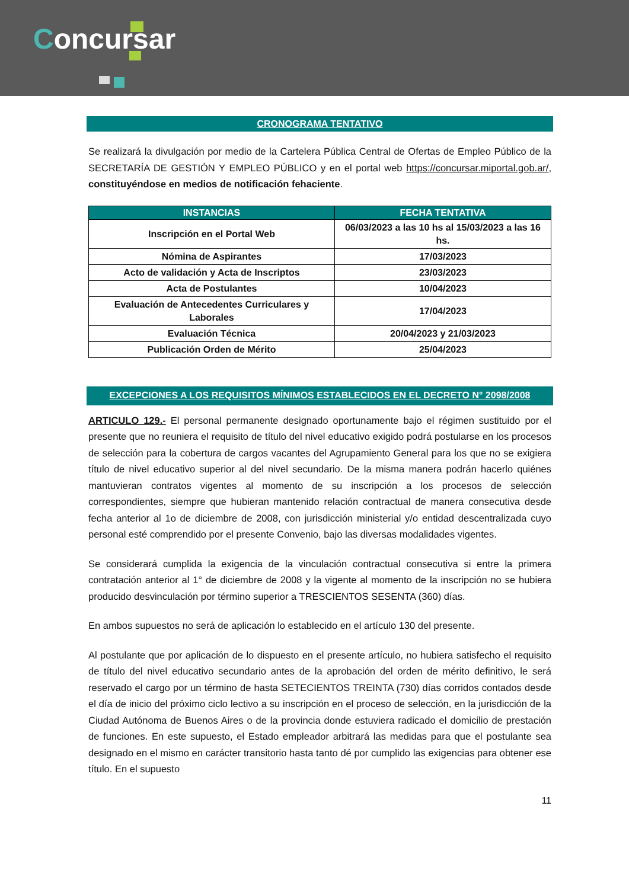Concursar
CRONOGRAMA TENTATIVO
Se realizará la divulgación por medio de la Cartelera Pública Central de Ofertas de Empleo Público de la SECRETARÍA DE GESTIÓN Y EMPLEO PÚBLICO y en el portal web https://concursar.miportal.gob.ar/, constituyéndose en medios de notificación fehaciente.
| INSTANCIAS | FECHA TENTATIVA |
| --- | --- |
| Inscripción en el Portal Web | 06/03/2023 a las 10 hs al 15/03/2023 a las 16 hs. |
| Nómina de Aspirantes | 17/03/2023 |
| Acto de validación y Acta de Inscriptos | 23/03/2023 |
| Acta de Postulantes | 10/04/2023 |
| Evaluación de Antecedentes Curriculares y Laborales | 17/04/2023 |
| Evaluación Técnica | 20/04/2023 y 21/03/2023 |
| Publicación Orden de Mérito | 25/04/2023 |
EXCEPCIONES A LOS REQUISITOS MÍNIMOS ESTABLECIDOS EN EL DECRETO N° 2098/2008
ARTICULO 129.- El personal permanente designado oportunamente bajo el régimen sustituido por el presente que no reuniera el requisito de título del nivel educativo exigido podrá postularse en los procesos de selección para la cobertura de cargos vacantes del Agrupamiento General para los que no se exigiera título de nivel educativo superior al del nivel secundario. De la misma manera podrán hacerlo quiénes mantuvieran contratos vigentes al momento de su inscripción a los procesos de selección correspondientes, siempre que hubieran mantenido relación contractual de manera consecutiva desde fecha anterior al 1o de diciembre de 2008, con jurisdicción ministerial y/o entidad descentralizada cuyo personal esté comprendido por el presente Convenio, bajo las diversas modalidades vigentes.
Se considerará cumplida la exigencia de la vinculación contractual consecutiva si entre la primera contratación anterior al 1° de diciembre de 2008 y la vigente al momento de la inscripción no se hubiera producido desvinculación por término superior a TRESCIENTOS SESENTA (360) días.
En ambos supuestos no será de aplicación lo establecido en el artículo 130 del presente.
Al postulante que por aplicación de lo dispuesto en el presente artículo, no hubiera satisfecho el requisito de título del nivel educativo secundario antes de la aprobación del orden de mérito definitivo, le será reservado el cargo por un término de hasta SETECIENTOS TREINTA (730) días corridos contados desde el día de inicio del próximo ciclo lectivo a su inscripción en el proceso de selección, en la jurisdicción de la Ciudad Autónoma de Buenos Aires o de la provincia donde estuviera radicado el domicilio de prestación de funciones. En este supuesto, el Estado empleador arbitrará las medidas para que el postulante sea designado en el mismo en carácter transitorio hasta tanto dé por cumplido las exigencias para obtener ese título. En el supuesto
11